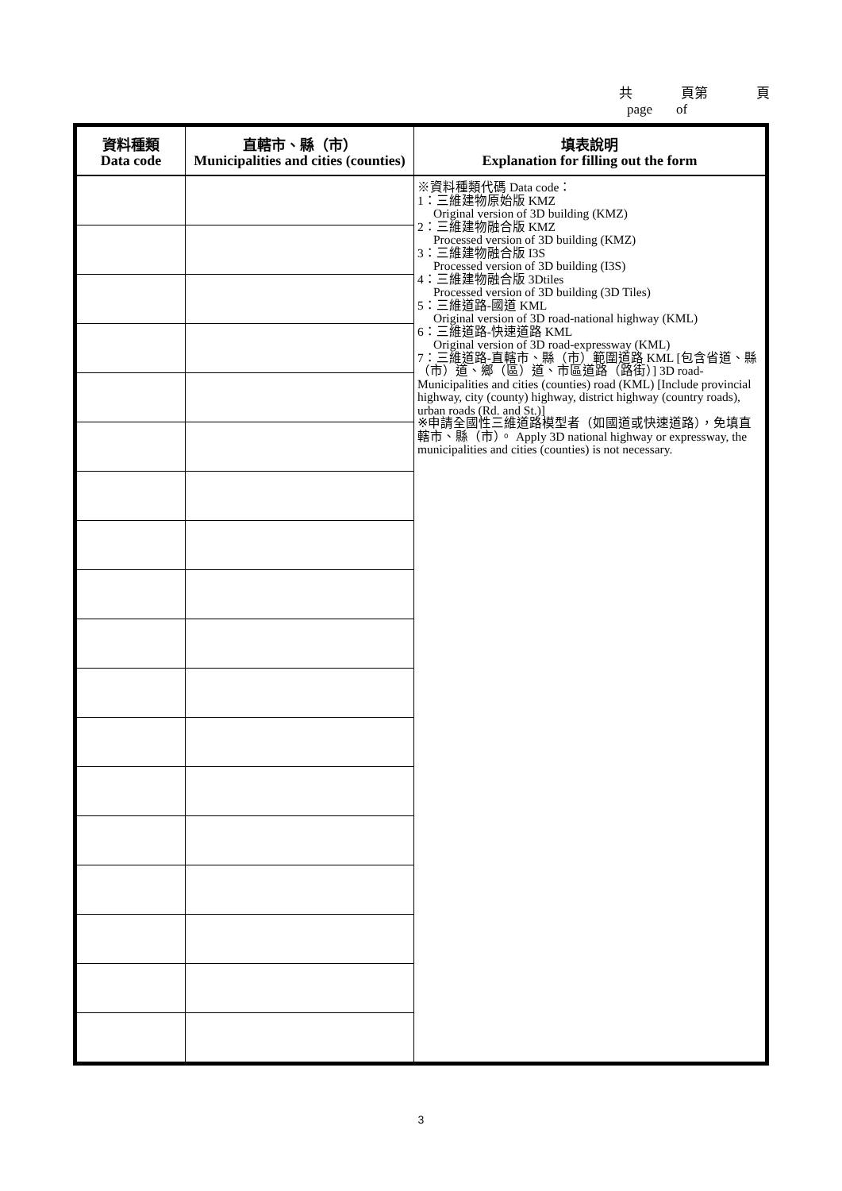共 頁第 頁
page of
| 資料種類 Data code | 直轄市、縣（市） Municipalities and cities (counties) | 填表說明 Explanation for filling out the form |
| --- | --- | --- |
| | | ※資料種類代碼 Data code： 1：三維建物原始版 KMZ Original version of 3D building (KMZ) 2：三維建物融合版 KMZ Processed version of 3D building (KMZ) 3：三維建物融合版 I3S Processed version of 3D building (I3S) 4：三維建物融合版 3Dtiles Processed version of 3D building (3D Tiles) 5：三維道路-國道 KML Original version of 3D road-national highway (KML) 6：三維道路-快速道路 KML Original version of 3D road-expressway (KML) 7：三維道路-直轄市、縣（市）範圍道路 KML [包含省道、縣（市）道、鄉（區）道、市區道路（路街）] 3D road-Municipalities and cities (counties) road (KML) [Include provincial highway, city (county) highway, district highway (country roads), urban roads (Rd. and St.)] ※申請全國性三維道路模型者（如國道或快速道路），免填直轄市、縣（市）。 Apply 3D national highway or expressway, the municipalities and cities (counties) is not necessary. |
3